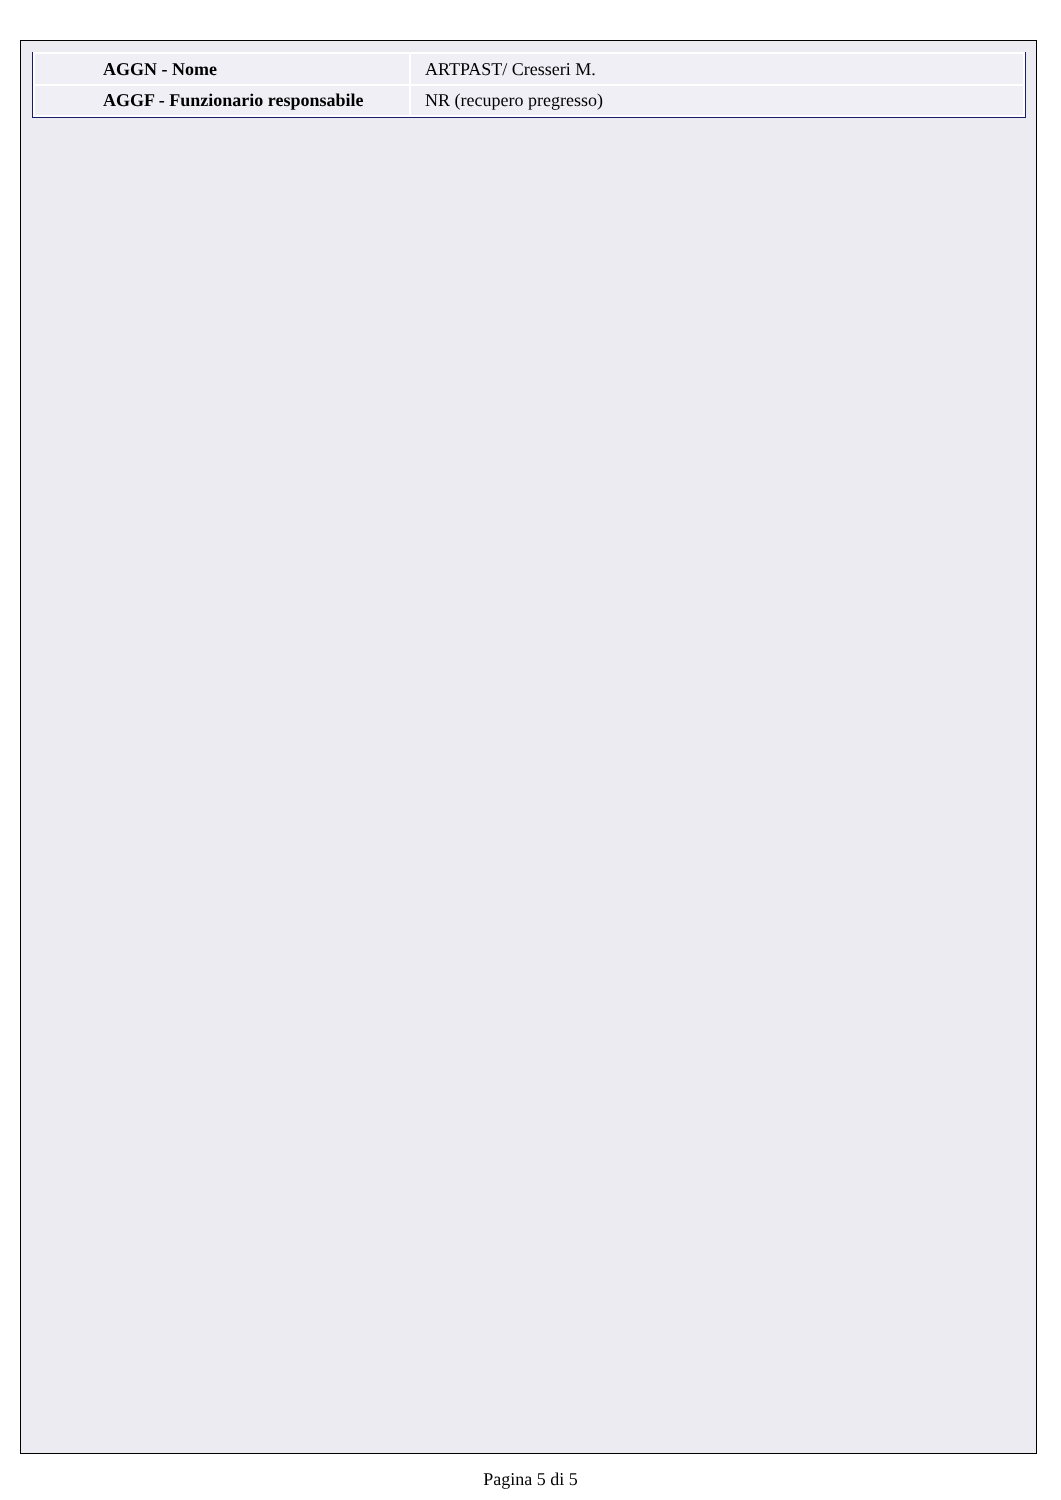| AGGN - Nome | ARTPAST/ Cresseri M. |
| AGGF - Funzionario responsabile | NR (recupero pregresso) |
Pagina 5 di 5